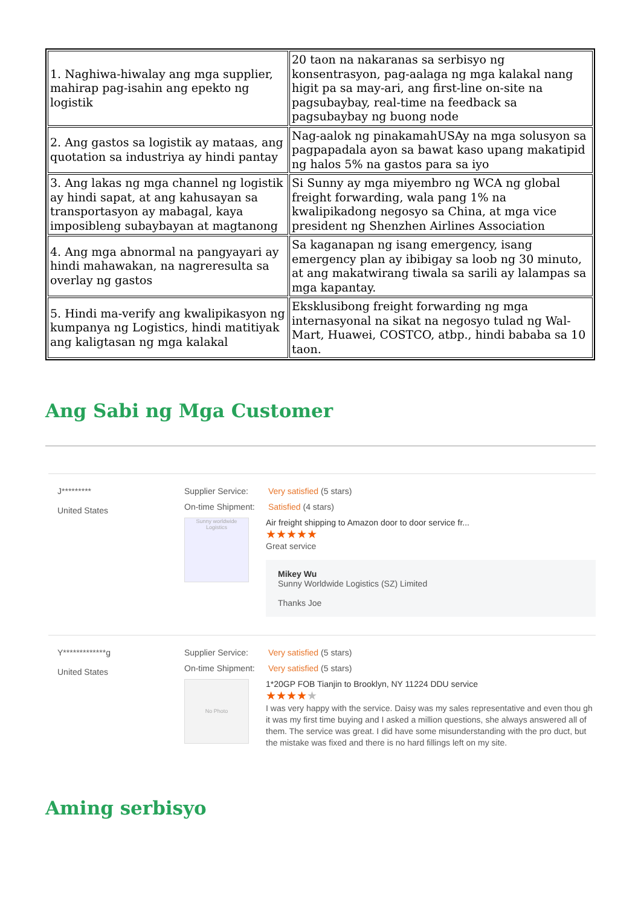| 1. Naghiwa-hiwalay ang mga supplier, mahirap pag-isahin ang epekto ng logistik | 20 taon na nakaranas sa serbisyo ng konsentrasyon, pag-aalaga ng mga kalakal nang higit pa sa may-ari, ang first-line on-site na pagsubaybay, real-time na feedback sa pagsubaybay ng buong node |
| 2. Ang gastos sa logistik ay mataas, ang quotation sa industriya ay hindi pantay | Nag-aalok ng pinakamahUSAy na mga solusyon sa pagpapadala ayon sa bawat kaso upang makatipid ng halos 5% na gastos para sa iyo |
| 3. Ang lakas ng mga channel ng logistik ay hindi sapat, at ang kahusayan sa transportasyon ay mabagal, kaya imposibleng subaybayan at magtanong | Si Sunny ay mga miyembro ng WCA ng global freight forwarding, wala pang 1% na kwalipikadong negosyo sa China, at mga vice president ng Shenzhen Airlines Association |
| 4. Ang mga abnormal na pangyayari ay hindi mahawakan, na nagreresulta sa overlay ng gastos | Sa kaganapan ng isang emergency, isang emergency plan ay ibibigay sa loob ng 30 minuto, at ang makatwirang tiwala sa sarili ay lalampas sa mga kapantay. |
| 5. Hindi ma-verify ang kwalipikasyon ng kumpanya ng Logistics, hindi matitiyak ang kaligtasan ng mga kalakal | Eksklusibong freight forwarding ng mga internasyonal na sikat na negosyo tulad ng Wal-Mart, Huawei, COSTCO, atbp., hindi bababa sa 10 taon. |
Ang Sabi ng Mga Customer
J*********
United States
Supplier Service: Very satisfied (5 stars)
On-time Shipment: Satisfied (4 stars)
Sunny worldwide Logistics
Air freight shipping to Amazon door to door service fr...
★★★★★
Great service
Mikey Wu
Sunny Worldwide Logistics (SZ) Limited
Thanks Joe
Y*************g
United States
Supplier Service: Very satisfied (5 stars)
On-time Shipment: Very satisfied (5 stars)
No Photo
1*20GP FOB Tianjin to Brooklyn, NY 11224 DDU service
★★★★★
I was very happy with the service. Daisy was my sales representative and even thou gh it was my first time buying and I asked a million questions, she always answered all of them. The service was great. I did have some misunderstanding with the pro duct, but the mistake was fixed and there is no hard fillings left on my site.
Aming serbisyo